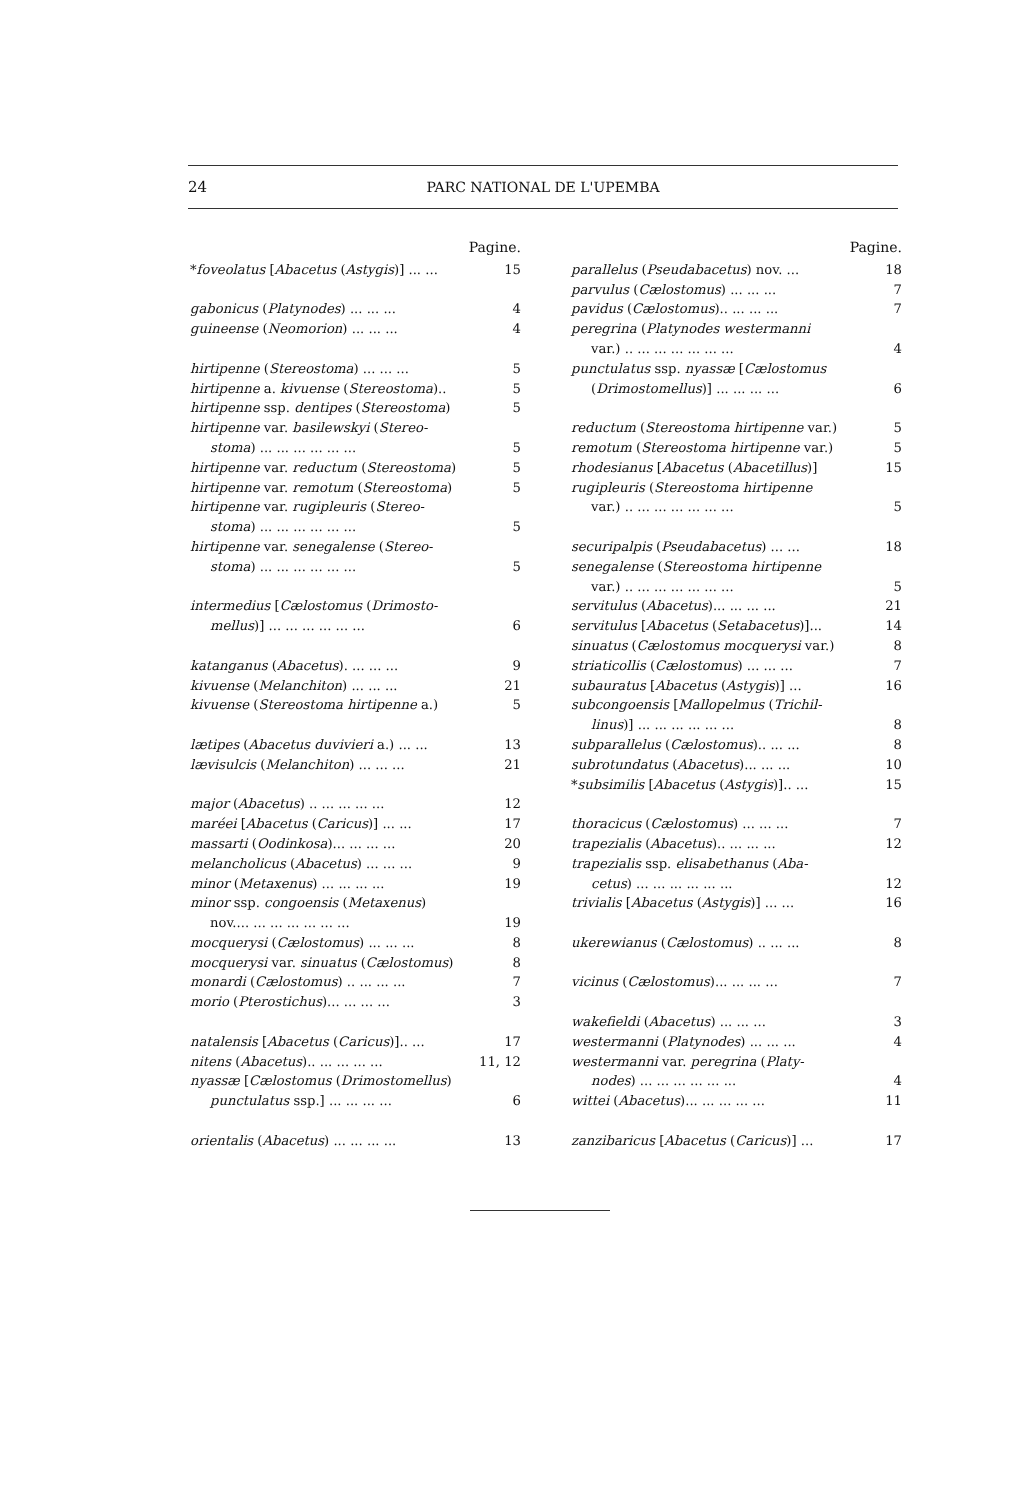24 PARC NATIONAL DE L'UPEMBA
Pagine.
*foveolatus [Abacetus (Astygis)] ... ... 15
gabonicus (Platynodes) ... ... ... 4
guineense (Neomorion) ... ... ... 4
hirtipenne (Stereostoma) ... ... ... 5
hirtipenne a. kivuense (Stereostoma).. 5
hirtipenne ssp. dentipes (Stereostoma) 5
hirtipenne var. basilewskyi (Stereo-
stoma) ... ... ... ... ... ... 5
hirtipenne var. reductum (Stereostoma) 5
hirtipenne var. remotum (Stereostoma) 5
hirtipenne var. rugipleuris (Stereo-
stoma) ... ... ... ... ... ... 5
hirtipenne var. senegalense (Stereo-
stoma) ... ... ... ... ... ... 5
intermedius [Cælostomus (Drimosto-
mellus)] ... ... ... ... ... ... 6
katanganus (Abacetus). ... ... ... 9
kivuense (Melanchiton) ... ... ... 21
kivuense (Stereostoma hirtipenne a.) 5
lætipes (Abacetus duvivieri a.) ... ... 13
lævisulcis (Melanchiton) ... ... ... 21
major (Abacetus) .. ... ... ... ... 12
maréei [Abacetus (Caricus)] ... ... 17
massarti (Oodinkosa)... ... ... ... 20
melancholicus (Abacetus) ... ... ... 9
minor (Metaxenus) ... ... ... ... 19
minor ssp. congoensis (Metaxenus)
nov.... ... ... ... ... ... ... 19
mocquerysi (Cælostomus) ... ... ... 8
mocquerysi var. sinuatus (Cælostomus) 8
monardi (Cælostomus) .. ... ... ... 7
morio (Pterostichus)... ... ... ... 3
natalensis [Abacetus (Caricus)].. ... 17
nitens (Abacetus).. ... ... ... ... 11, 12
nyassæ [Cælostomus (Drimostomellus)
punctulatus ssp.] ... ... ... ... 6
orientalis (Abacetus) ... ... ... ... 13
Pagine.
parallelus (Pseudabacetus) nov. ... 18
parvulus (Cælostomus) ... ... ... 7
pavidus (Cælostomus).. ... ... ... 7
peregrina (Platynodes westermanni
var.) .. ... ... ... ... ... ... 4
punctulatus ssp. nyassæ [Cælostomus
(Drimostomellus)] ... ... ... ... 6
reductum (Stereostoma hirtipenne var.) 5
remotum (Stereostoma hirtipenne var.) 5
rhodesianus [Abacetus (Abacetillus)] 15
rugipleuris (Stereostoma hirtipenne
var.) .. ... ... ... ... ... ... 5
securipalpis (Pseudabacetus) ... ... 18
senegalense (Stereostoma hirtipenne
var.) .. ... ... ... ... ... ... 5
servitulus (Abacetus)... ... ... ... 21
servitulus [Abacetus (Setabacetus)]... 14
sinuatus (Cælostomus mocquerysi var.) 8
striaticollis (Cælostomus) ... ... ... 7
subauratus [Abacetus (Astygis)] ... 16
subcongoensis [Mallopelmus (Trichil-
linus)] ... ... ... ... ... ... 8
subparallelus (Cælostomus).. ... ... 8
subrotundatus (Abacetus)... ... ... 10
*subsimilis [Abacetus (Astygis)].. ... 15
thoracicus (Cælostomus) ... ... ... 7
trapezialis (Abacetus).. ... ... ... 12
trapezialis ssp. elisabethanus (Aba-
cetus) ... ... ... ... ... ... 12
trivialis [Abacetus (Astygis)] ... ... 16
ukerewianus (Cælostomus) .. ... ... 8
vicinus (Cælostomus)... ... ... ... 7
wakefieldi (Abacetus) ... ... ... 3
westermanni (Platynodes) ... ... ... 4
westermanni var. peregrina (Platy-
nodes) ... ... ... ... ... ... 4
wittei (Abacetus)... ... ... ... ... 11
zanzibaricus [Abacetus (Caricus)] ... 17